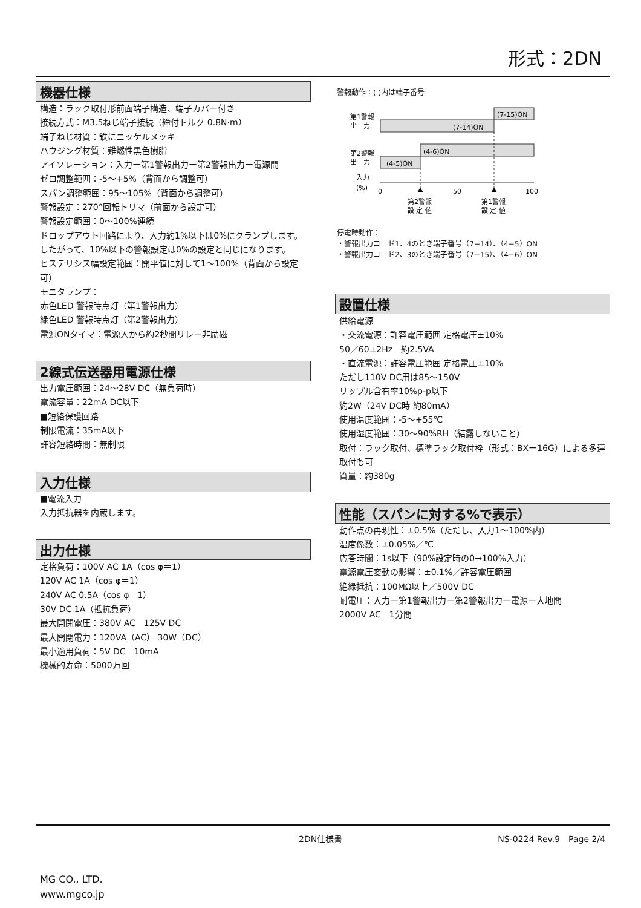形式：2DN
機器仕様
構造：ラック取付形前面端子構造、端子カバー付き
接続方式：M3.5ねじ端子接続（締付トルク 0.8N·m）
端子ねじ材質：鉄にニッケルメッキ
ハウジング材質：難燃性黒色樹脂
アイソレーション：入力ー第1警報出力ー第2警報出力ー電源間
ゼロ調整範囲：-5〜+5%（背面から調整可）
スパン調整範囲：95〜105%（背面から調整可）
警報設定：270°回転トリマ（前面から設定可）
警報設定範囲：0〜100%連続
ドロップアウト回路により、入力約1%以下は0%にクランプします。したがって、10%以下の警報設定は0%の設定と同じになります。
ヒステリシス幅設定範囲：開平値に対して1〜100%（背面から設定可）
モニタランプ：
赤色LED 警報時点灯（第1警報出力）
緑色LED 警報時点灯（第2警報出力）
電源ONタイマ：電源入から約2秒間リレー非励磁
2線式伝送器用電源仕様
出力電圧範囲：24〜28V DC（無負荷時）
電流容量：22mA DC以下
■短絡保護回路
制限電流：35mA以下
許容短絡時間：無制限
入力仕様
■電流入力
入力抵抗器を内蔵します。
出力仕様
定格負荷：100V AC 1A（cos φ＝1）
120V AC 1A（cos φ＝1）
240V AC 0.5A（cos φ＝1）
30V DC 1A（抵抗負荷）
最大開閉電圧：380V AC　125V DC
最大開閉電力：120VA（AC） 30W（DC）
最小適用負荷：5V DC　10mA
機械的寿命：5000万回
警報動作：( )内は端子番号
第1警報
出　力
(7-14)ON
(7-15)ON
第2警報
出　力
(4-5)ON
(4-6)ON
入力
(%)
0
50
100
第2警報
設 定 値
第1警報
設 定 値
停電時動作：
・警報出力コード1、4のとき端子番号（7−14）、（4−5）ON
・警報出力コード2、3のとき端子番号（7−15）、（4−6）ON
設置仕様
供給電源
・交流電源：許容電圧範囲 定格電圧±10%
50／60±2Hz　約2.5VA
・直流電源：許容電圧範囲 定格電圧±10%
ただし110V DC用は85〜150V
リップル含有率10%p-p以下
約2W（24V DC時 約80mA）
使用温度範囲：-5〜+55℃
使用湿度範囲：30〜90%RH（結露しないこと）
取付：ラック取付、標準ラック取付枠（形式：BXー16G）による多連取付も可
質量：約380g
性能（スパンに対する%で表示）
動作点の再現性：±0.5%（ただし、入力1〜100%内）
温度係数：±0.05%／℃
応答時間：1s以下（90%設定時の0→100%入力）
電源電圧変動の影響：±0.1%／許容電圧範囲
絶縁抵抗：100MΩ以上／500V DC
耐電圧：入力ー第1警報出力ー第2警報出力ー電源ー大地間
2000V AC　1分間
2DN仕様書 NS-0224 Rev.9　Page 2/4
MG CO., LTD.
www.mgco.jp